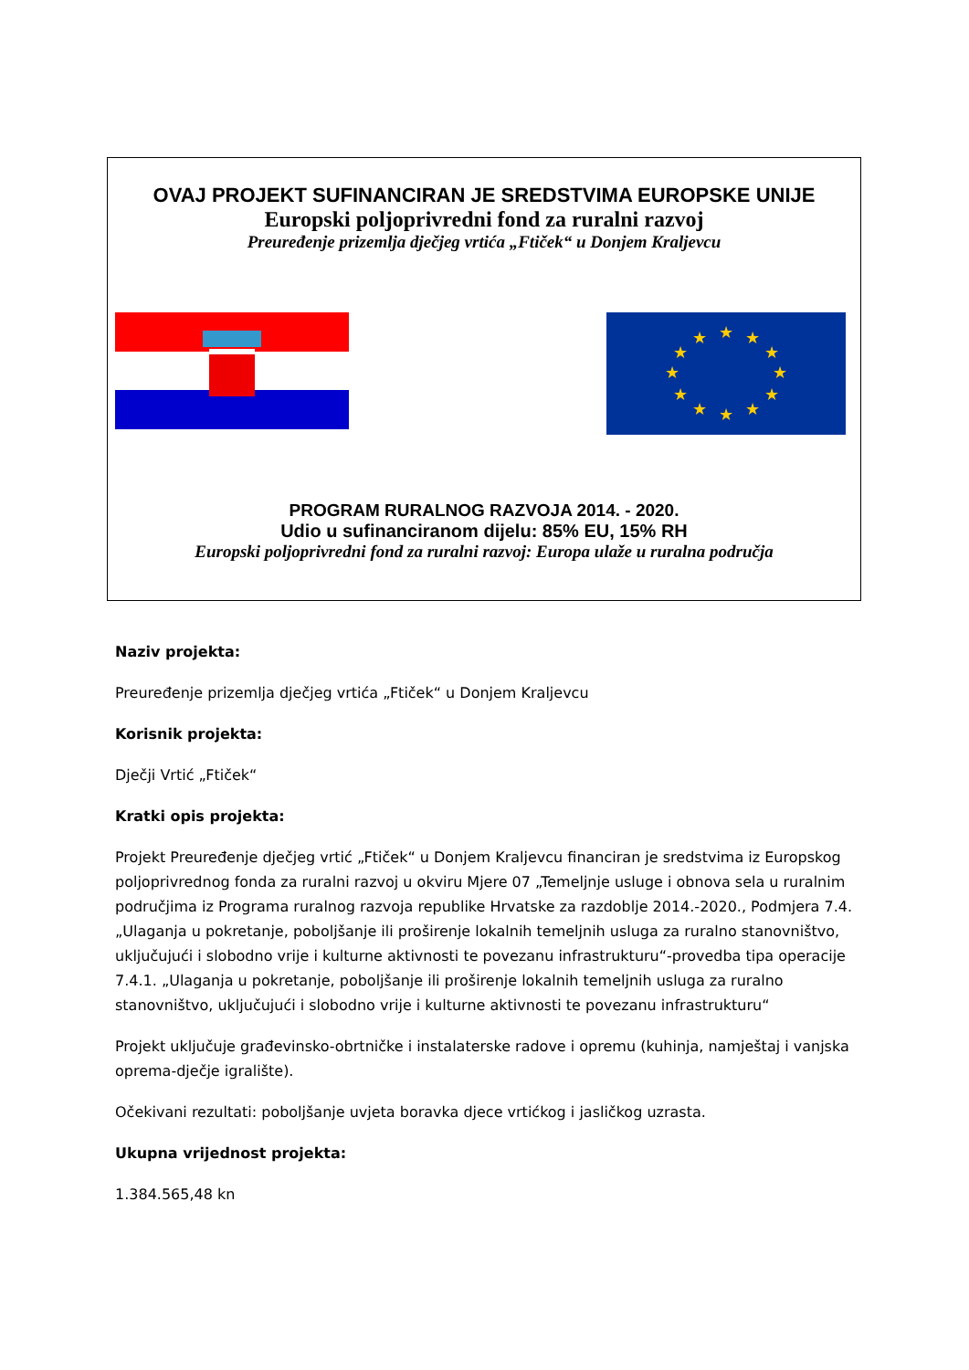OVAJ PROJEKT SUFINANCIRAN JE SREDSTVIMA EUROPSKE UNIJE
Europski poljoprivredni fond za ruralni razvoj
Preuređenje prizemlja dječjeg vrtića „Ftiček“ u Donjem Kraljevcu
★
★
★
★
★
★
★
★
★
★
★
★
PROGRAM RURALNOG RAZVOJA 2014. - 2020.
Udio u sufinanciranom dijelu: 85% EU, 15% RH
Europski poljoprivredni fond za ruralni razvoj: Europa ulaže u ruralna područja
Naziv projekta:
Preuređenje prizemlja dječjeg vrtića „Ftiček“ u Donjem Kraljevcu
Korisnik projekta:
Dječji Vrtić „Ftiček“
Kratki opis projekta:
Projekt Preuređenje dječjeg vrtić „Ftiček“ u Donjem Kraljevcu financiran je sredstvima iz Europskog poljoprivrednog fonda za ruralni razvoj u okviru Mjere 07 „Temeljnje usluge i obnova sela u ruralnim područjima iz Programa ruralnog razvoja republike Hrvatske za razdoblje 2014.-2020., Podmjera 7.4. „Ulaganja u pokretanje, poboljšanje ili proširenje lokalnih temeljnih usluga za ruralno stanovništvo, uključujući i slobodno vrije i kulturne aktivnosti te povezanu infrastrukturu“-provedba tipa operacije 7.4.1. „Ulaganja u pokretanje, poboljšanje ili proširenje lokalnih temeljnih usluga za ruralno stanovništvo, uključujući i slobodno vrije i kulturne aktivnosti te povezanu infrastrukturu“
Projekt uključuje građevinsko-obrtničke i instalaterske radove i opremu (kuhinja, namještaj i vanjska oprema-dječje igralište).
Očekivani rezultati: poboljšanje uvjeta boravka djece vrtićkog i jasličkog uzrasta.
Ukupna vrijednost projekta:
1.384.565,48 kn